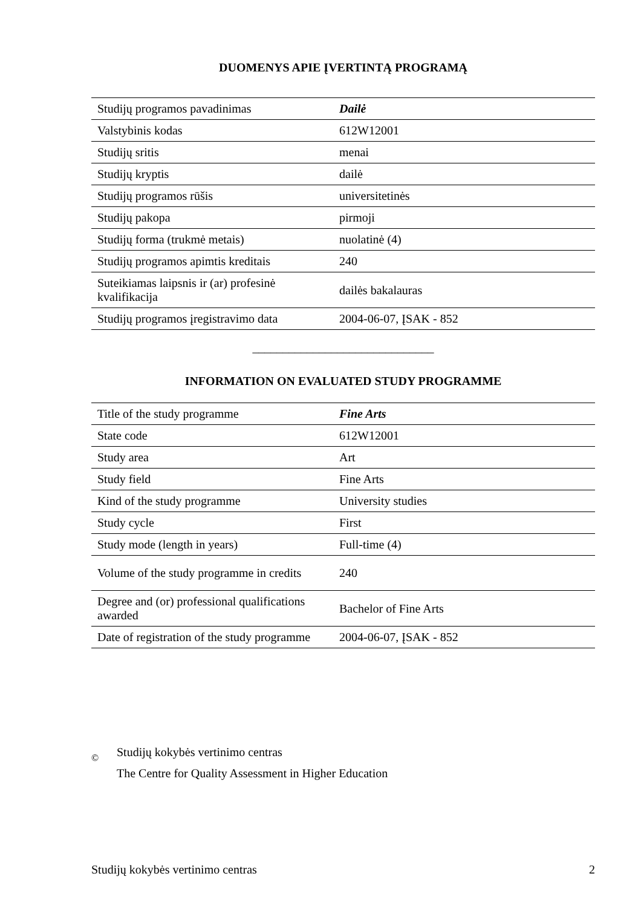DUOMENYS APIE ĮVERTINTĄ PROGRAMĄ
| Studijų programos pavadinimas | Dailė |
| Valstybinis kodas | 612W12001 |
| Studijų sritis | menai |
| Studijų kryptis | dailė |
| Studijų programos rūšis | universitetinės |
| Studijų pakopa | pirmoji |
| Studijų forma (trukmė metais) | nuolatinė (4) |
| Studijų programos apimtis kreditais | 240 |
| Suteikiamas laipsnis ir (ar) profesinė kvalifikacija | dailės bakalauras |
| Studijų programos įregistravimo data | 2004-06-07, ĮSAK - 852 |
______________________________
INFORMATION ON EVALUATED STUDY PROGRAMME
| Title of the study programme | Fine Arts |
| State code | 612W12001 |
| Study area | Art |
| Study field | Fine Arts |
| Kind of the study programme | University studies |
| Study cycle | First |
| Study mode (length in years) | Full-time (4) |
| Volume of the study programme in credits | 240 |
| Degree and (or) professional qualifications awarded | Bachelor of Fine Arts |
| Date of registration of the study programme | 2004-06-07, ĮSAK - 852 |
©
Studijų kokybės vertinimo centras
The Centre for Quality Assessment in Higher Education
Studijų kokybės vertinimo centras 2